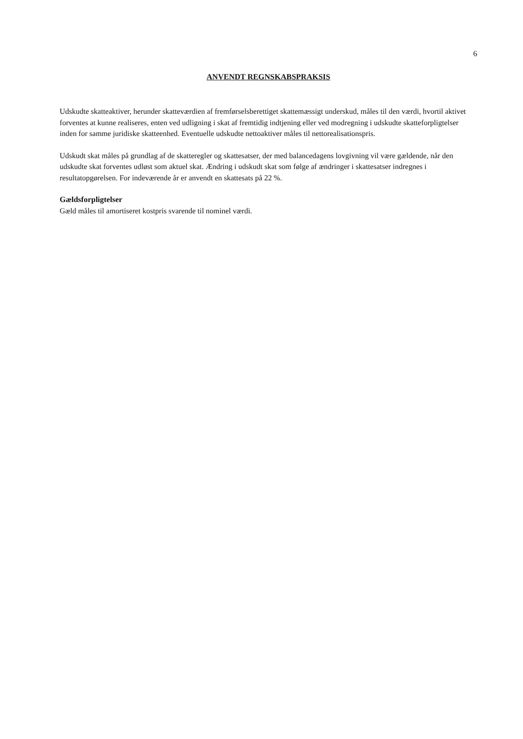6
ANVENDT REGNSKABSPRAKSIS
Udskudte skatteaktiver, herunder skatteværdien af fremførselsberettiget skattemæssigt underskud, måles til den værdi, hvortil aktivet forventes at kunne realiseres, enten ved udligning i skat af fremtidig indtjening eller ved modregning i udskudte skatteforpligtelser inden for samme juridiske skatteenhed. Eventuelle udskudte nettoaktiver måles til nettorealisationspris.
Udskudt skat måles på grundlag af de skatteregler og skattesatser, der med balancedagens lovgivning vil være gældende, når den udskudte skat forventes udløst som aktuel skat. Ændring i udskudt skat som følge af ændringer i skattesatser indregnes i resultatopgørelsen. For indeværende år er anvendt en skattesats på 22 %.
Gældsforpligtelser
Gæld måles til amortiseret kostpris svarende til nominel værdi.